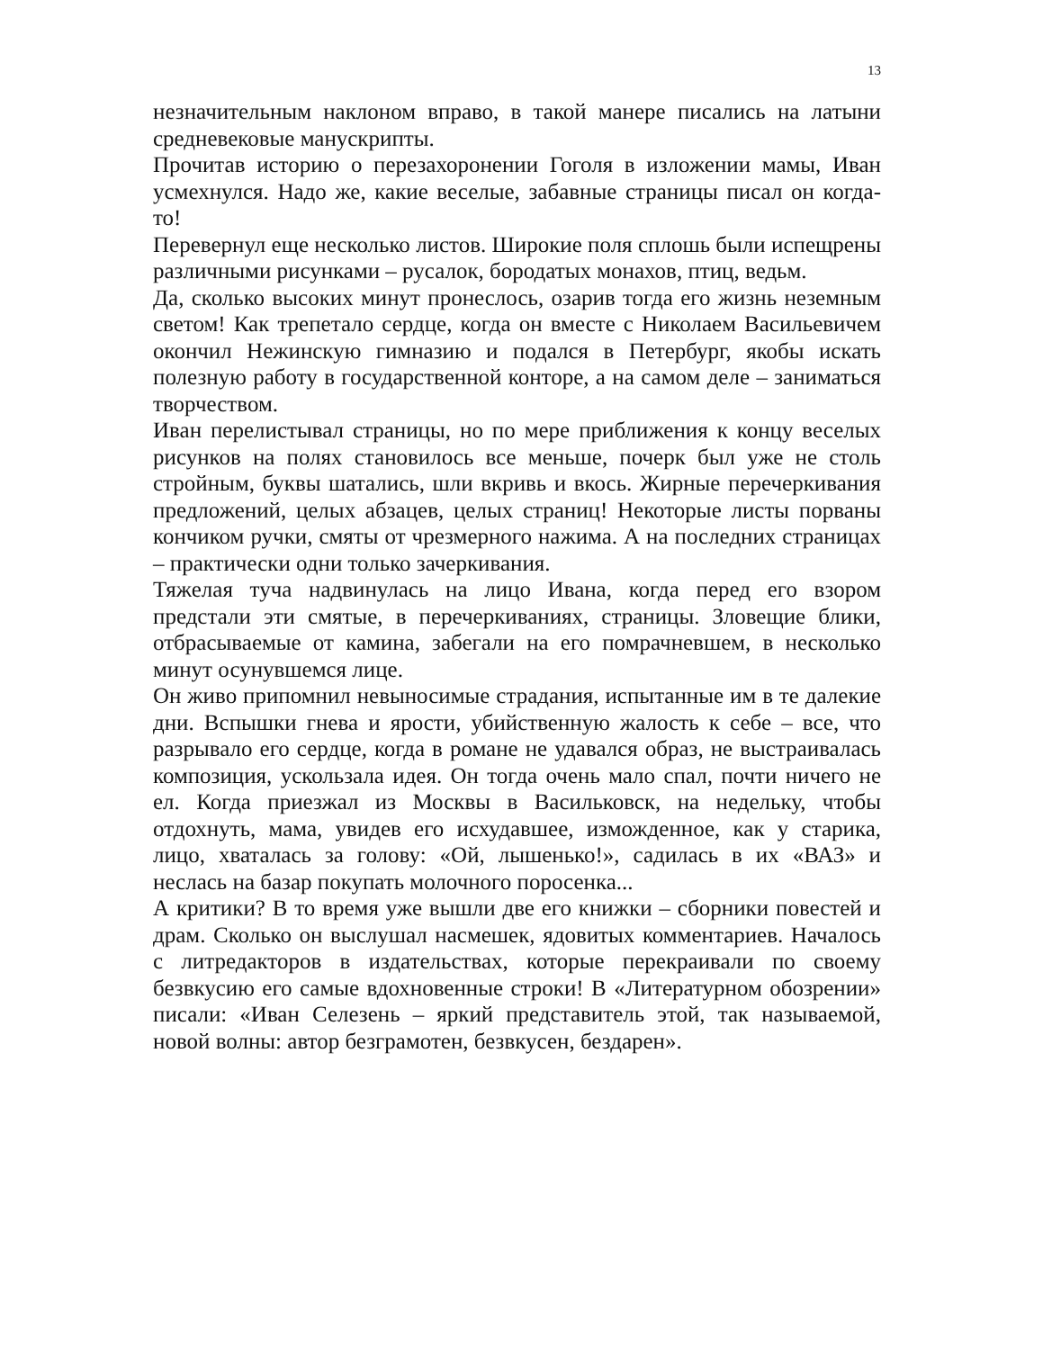13
незначительным наклоном вправо, в такой манере писались на латыни средневековые манускрипты.
Прочитав историю о перезахоронении Гоголя в изложении мамы, Иван усмехнулся. Надо же, какие веселые, забавные страницы писал он когда-то!
Перевернул еще несколько листов. Широкие поля сплошь были испещрены различными рисунками – русалок, бородатых монахов, птиц, ведьм.
Да, сколько высоких минут пронеслось, озарив тогда его жизнь неземным светом! Как трепетало сердце, когда он вместе с Николаем Васильевичем окончил Нежинскую гимназию и подался в Петербург, якобы искать полезную работу в государственной конторе, а на самом деле – заниматься творчеством.
Иван перелистывал страницы, но по мере приближения к концу веселых рисунков на полях становилось все меньше, почерк был уже не столь стройным, буквы шатались, шли вкривь и вкось. Жирные перечеркивания предложений, целых абзацев, целых страниц! Некоторые листы порваны кончиком ручки, смяты от чрезмерного нажима. А на последних страницах – практически одни только зачеркивания.
Тяжелая туча надвинулась на лицо Ивана, когда перед его взором предстали эти смятые, в перечеркиваниях, страницы. Зловещие блики, отбрасываемые от камина, забегали на его помрачневшем, в несколько минут осунувшемся лице.
Он живо припомнил невыносимые страдания, испытанные им в те далекие дни. Вспышки гнева и ярости, убийственную жалость к себе – все, что разрывало его сердце, когда в романе не удавался образ, не выстраивалась композиция, ускользала идея. Он тогда очень мало спал, почти ничего не ел. Когда приезжал из Москвы в Васильковск, на недельку, чтобы отдохнуть, мама, увидев его исхудавшее, изможденное, как у старика, лицо, хваталась за голову: «Ой, лышенько!», садилась в их «ВАЗ» и неслась на базар покупать молочного поросенка...
А критики? В то время уже вышли две его книжки – сборники повестей и драм. Сколько он выслушал насмешек, ядовитых комментариев. Началось с литредакторов в издательствах, которые перекраивали по своему безвкусию его самые вдохновенные строки! В «Литературном обозрении» писали: «Иван Селезень – яркий представитель этой, так называемой, новой волны: автор безграмотен, безвкусен, бездарен».